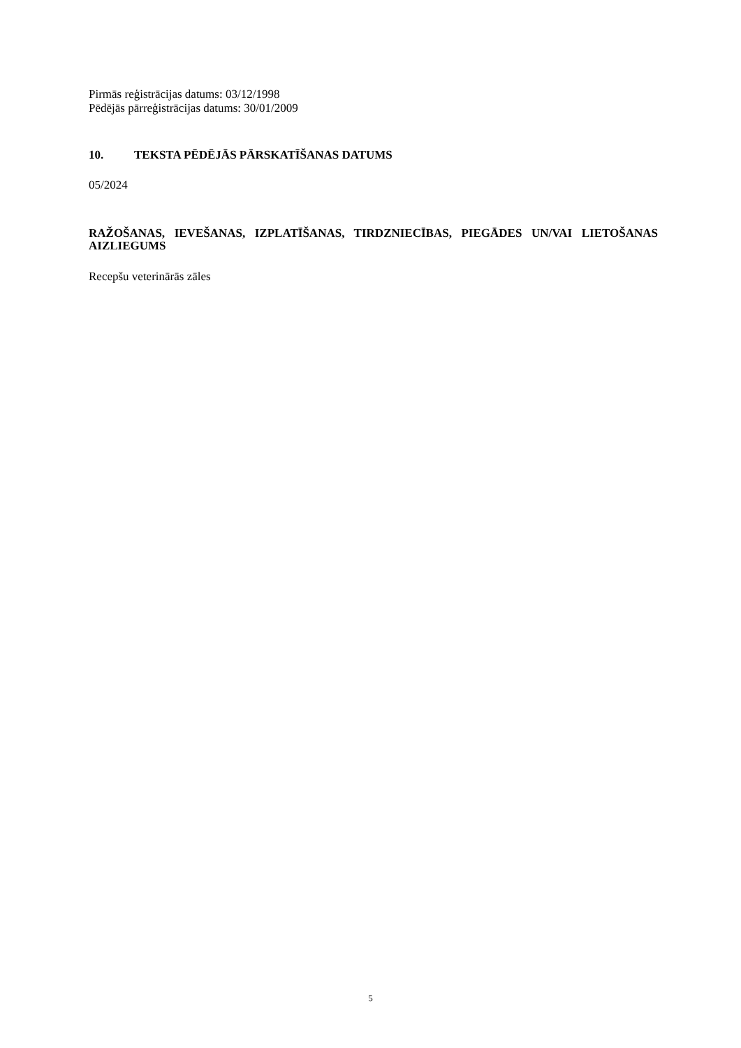Pirmās reģistrācijas datums: 03/12/1998
Pēdējās pārreģistrācijas datums: 30/01/2009
10. TEKSTA PĒDĒJĀS PĀRSKATĪŠANAS DATUMS
05/2024
RAŽOŠANAS, IEVEŠANAS, IZPLATĪŠANAS, TIRDZNIECĪBAS, PIEGĀDES UN/VAI LIETOŠANAS AIZLIEGUMS
Recepšu veterinārās zāles
5